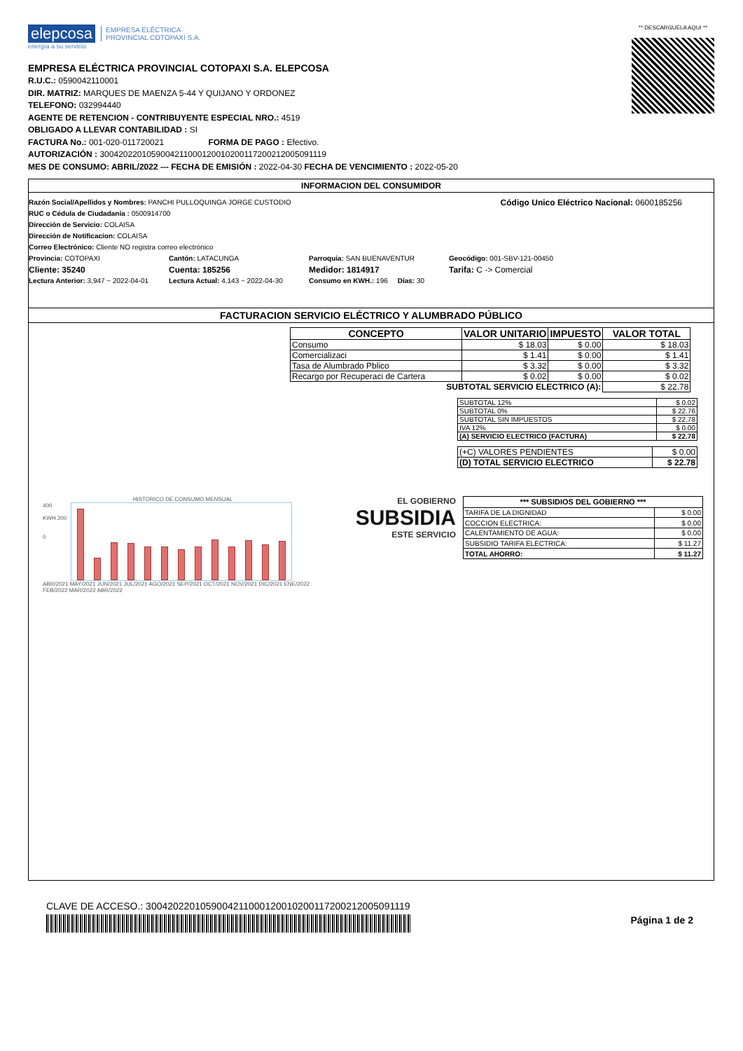** DESCARGUELA AQUI **
elepcosa EMPRESA ELÉCTRICA
PROVINCIAL COTOPAXI S.A.
energía a su servicio
EMPRESA ELÉCTRICA PROVINCIAL COTOPAXI S.A. ELEPCOSA
R.U.C.: 0590042110001
DIR. MATRIZ: MARQUES DE MAENZA 5-44 Y QUIJANO Y ORDONEZ
TELEFONO: 032994440
AGENTE DE RETENCION - CONTRIBUYENTE ESPECIAL NRO.: 4519
OBLIGADO A LLEVAR CONTABILIDAD : SI
FACTURA No.: 001-020-011720021 FORMA DE PAGO : Efectivo.
AUTORIZACIÓN : 3004202201059004211000120010200117200212005091119
MES DE CONSUMO: ABRIL/2022 --- FECHA DE EMISIÓN : 2022-04-30 FECHA DE VENCIMIENTO : 2022-05-20
INFORMACION DEL CONSUMIDOR
Código Unico Eléctrico Nacional: 0600185256
Razón Social/Apellidos y Nombres: PANCHI PULLOQUINGA JORGE CUSTODIO
RUC o Cédula de Ciudadanía : 0500914700
Dirección de Servicio: COLAISA
Dirección de Notificacion: COLAISA
Correo Electrónico: Cliente NO registra correo electrónico
Provincia: COTOPAXI Cantón: LATACUNGA Parroquia: SAN BUENAVENTUR Geocódigo: 001-SBV-121-00450
Cliente: 35240 Cuenta: 185256 Medidor: 1814917 Tarifa: C -> Comercial
Lectura Anterior: 3,947 ~ 2022-04-01
Lectura Actual: 4,143 ~ 2022-04-30
Consumo en KWH.: 196 Días: 30
FACTURACION SERVICIO ELÉCTRICO Y ALUMBRADO PÚBLICO
| CONCEPTO | VALOR UNITARIO | IMPUESTO | VALOR TOTAL |
| --- | --- | --- | --- |
| Consumo | $ 18.03 | $ 0.00 | $ 18.03 |
| Comercializaci | $ 1.41 | $ 0.00 | $ 1.41 |
| Tasa de Alumbrado Pblico | $ 3.32 | $ 0.00 | $ 3.32 |
| Recargo por Recuperaci de Cartera | $ 0.02 | $ 0.00 | $ 0.02 |
| SUBTOTAL SERVICIO ELECTRICO (A): | | | $ 22.78 |
| SUBTOTAL 12% | $ 0.02 |
| SUBTOTAL 0% | $ 22.76 |
| SUBTOTAL SIN IMPUESTOS | $ 22.78 |
| IVA 12% | $ 0.00 |
| (A) SERVICIO ELECTRICO (FACTURA) | $ 22.78 |
| (+C) VALORES PENDIENTES | $ 0.00 |
| (D) TOTAL SERVICIO ELECTRICO | $ 22.78 |
HISTORICO DE CONSUMO MENSUAL
400
KWH 200
0
ABR/2021 MAY/2021 JUN/2021 JUL/2021 AGO/2021 SEP/2021 OCT/2021 NOV/2021 DIC/2021 ENE/2022 FEB/2022 MAR/2022 ABR/2022
EL GOBIERNO
SUBSIDIA
ESTE SERVICIO
| *** SUBSIDIOS DEL GOBIERNO *** | |
| --- | --- |
| TARIFA DE LA DIGNIDAD | $ 0.00 |
| COCCION ELECTRICA: | $ 0.00 |
| CALENTAMIENTO DE AGUA: | $ 0.00 |
| SUBSIDIO TARIFA ELECTRICA: | $ 11.27 |
| TOTAL AHORRO: | $ 11.27 |
CLAVE DE ACCESO.: 3004202201059004211000120010200117200212005091119
Página 1 de 2